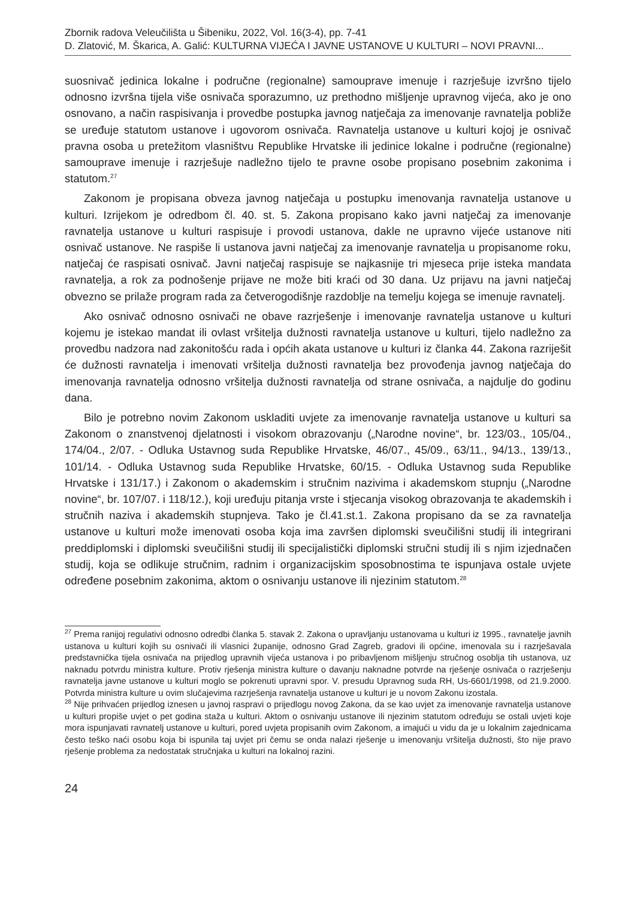Zbornik radova Veleučilišta u Šibeniku, 2022, Vol. 16(3-4), pp. 7-41
D. Zlatović, M. Škarica, A. Galić: KULTURNA VIJEĆA I JAVNE USTANOVE U KULTURI – NOVI PRAVNI...
suosnivač jedinica lokalne i područne (regionalne) samouprave imenuje i razrješuje izvršno tijelo odnosno izvršna tijela više osnivača sporazumno, uz prethodno mišljenje upravnog vijeća, ako je ono osnovano, a način raspisivanja i provedbe postupka javnog natječaja za imenovanje ravnatelja pobliže se uređuje statutom ustanove i ugovorom osnivača. Ravnatelja ustanove u kulturi kojoj je osnivač pravna osoba u pretežitom vlasništvu Republike Hrvatske ili jedinice lokalne i područne (regionalne) samouprave imenuje i razrješuje nadležno tijelo te pravne osobe propisano posebnim zakonima i statutom.<sup>27</sup>
Zakonom je propisana obveza javnog natječaja u postupku imenovanja ravnatelja ustanove u kulturi. Izrijekom je odredbom čl. 40. st. 5. Zakona propisano kako javni natječaj za imenovanje ravnatelja ustanove u kulturi raspisuje i provodi ustanova, dakle ne upravno vijeće ustanove niti osnivač ustanove. Ne raspiše li ustanova javni natječaj za imenovanje ravnatelja u propisanome roku, natječaj će raspisati osnivač. Javni natječaj raspisuje se najkasnije tri mjeseca prije isteka mandata ravnatelja, a rok za podnošenje prijave ne može biti kraći od 30 dana. Uz prijavu na javni natječaj obvezno se prilaže program rada za četverogodišnje razdoblje na temelju kojega se imenuje ravnatelj.
Ako osnivač odnosno osnivači ne obave razrješenje i imenovanje ravnatelja ustanove u kulturi kojemu je istekao mandat ili ovlast vršitelja dužnosti ravnatelja ustanove u kulturi, tijelo nadležno za provedbu nadzora nad zakonitošću rada i općih akata ustanove u kulturi iz članka 44. Zakona razriješit će dužnosti ravnatelja i imenovati vršitelja dužnosti ravnatelja bez provođenja javnog natječaja do imenovanja ravnatelja odnosno vršitelja dužnosti ravnatelja od strane osnivača, a najdulje do godinu dana.
Bilo je potrebno novim Zakonom uskladiti uvjete za imenovanje ravnatelja ustanove u kulturi sa Zakonom o znanstvenoj djelatnosti i visokom obrazovanju („Narodne novine“, br. 123/03., 105/04., 174/04., 2/07. - Odluka Ustavnog suda Republike Hrvatske, 46/07., 45/09., 63/11., 94/13., 139/13., 101/14. - Odluka Ustavnog suda Republike Hrvatske, 60/15. - Odluka Ustavnog suda Republike Hrvatske i 131/17.) i Zakonom o akademskim i stručnim nazivima i akademskom stupnju („Narodne novine“, br. 107/07. i 118/12.), koji uređuju pitanja vrste i stjecanja visokog obrazovanja te akademskih i stručnih naziva i akademskih stupnjeva. Tako je čl.41.st.1. Zakona propisano da se za ravnatelja ustanove u kulturi može imenovati osoba koja ima završen diplomski sveučilišni studij ili integrirani preddiplomski i diplomski sveučilišni studij ili specijalistički diplomski stručni studij ili s njim izjednačen studij, koja se odlikuje stručnim, radnim i organizacijskim sposobnostima te ispunjava ostale uvjete određene posebnim zakonima, aktom o osnivanju ustanove ili njezinim statutom.<sup>28</sup>
<sup>27</sup> Prema ranijoj regulativi odnosno odredbi članka 5. stavak 2. Zakona o upravljanju ustanovama u kulturi iz 1995., ravnatelje javnih ustanova u kulturi kojih su osnivači ili vlasnici županije, odnosno Grad Zagreb, gradovi ili općine, imenovala su i razrješavala predstavnička tijela osnivača na prijedlog upravnih vijeća ustanova i po pribavljenom mišljenju stručnog osoblja tih ustanova, uz naknadu potvrdu ministra kulture. Protiv rješenja ministra kulture o davanju naknadne potvrde na rješenje osnivača o razrješenju ravnatelja javne ustanove u kulturi moglo se pokrenuti upravni spor. V. presudu Upravnog suda RH, Us-6601/1998, od 21.9.2000. Potvrda ministra kulture u ovim slučajevima razrješenja ravnatelja ustanove u kulturi je u novom Zakonu izostala.
<sup>28</sup> Nije prihvaćen prijedlog iznesen u javnoj raspravi o prijedlogu novog Zakona, da se kao uvjet za imenovanje ravnatelja ustanove u kulturi propiše uvjet o pet godina staža u kulturi. Aktom o osnivanju ustanove ili njezinim statutom određuju se ostali uvjeti koje mora ispunjavati ravnatelj ustanove u kulturi, pored uvjeta propisanih ovim Zakonom, a imajući u vidu da je u lokalnim zajednicama često teško naći osobu koja bi ispunila taj uvjet pri čemu se onda nalazi rješenje u imenovanju vršitelja dužnosti, što nije pravo rješenje problema za nedostatak stručnjaka u kulturi na lokalnoj razini.
24